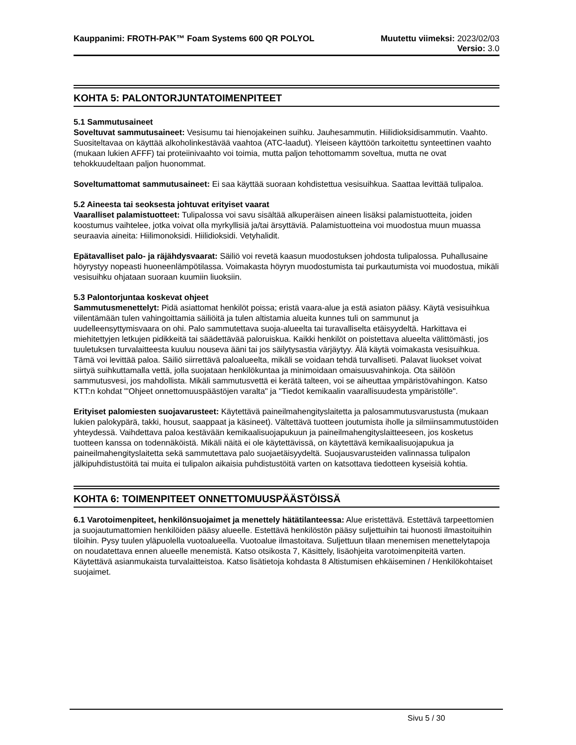Kauppanimi: FROTH-PAK™ Foam Systems 600 QR POLYOL
Muutettu viimeksi: 2023/02/03
Versio: 3.0
KOHTA 5: PALONTORJUNTATOIMENPITEET
5.1 Sammutusaineet
Soveltuvat sammutusaineet: Vesisumu tai hienojakeinen suihku. Jauhesammutin. Hiilidioksidisammutin. Vaahto. Suositeltavaa on käyttää alkoholinkestävää vaahtoa (ATC-laadut). Yleiseen käyttöön tarkoitettu synteettinen vaahto (mukaan lukien AFFF) tai proteiinivaahto voi toimia, mutta paljon tehottomamm soveltua, mutta ne ovat tehokkuudeltaan paljon huonommat.
Soveltumattomat sammutusaineet: Ei saa käyttää suoraan kohdistettua vesisuihkua. Saattaa levittää tulipaloa.
5.2 Aineesta tai seoksesta johtuvat erityiset vaarat
Vaaralliset palamistuotteet: Tulipalossa voi savu sisältää alkuperäisen aineen lisäksi palamistuotteita, joiden koostumus vaihtelee, jotka voivat olla myrkyllisiä ja/tai ärsyttäviä. Palamistuotteina voi muodostua muun muassa seuraavia aineita: Hiilimonoksidi. Hiilidioksidi. Vetyhalidit.
Epätavalliset palo- ja räjähdysvaarat: Säiliö voi revetä kaasun muodostuksen johdosta tulipalossa. Puhallusaine höyrystyy nopeasti huoneenlämpötilassa. Voimakasta höyryn muodostumista tai purkautumista voi muodostua, mikäli vesisuihku ohjataan suoraan kuumiin liuoksiin.
5.3 Palontorjuntaa koskevat ohjeet
Sammutusmenettelyt: Pidä asiattomat henkilöt poissa; eristä vaara-alue ja estä asiaton pääsy. Käytä vesisuihkua viilentämään tulen vahingoittamia säiliöitä ja tulen altistamia alueita kunnes tuli on sammunut ja uudelleensyttymisvaara on ohi. Palo sammutettava suoja-alueelta tai turavalliselta etäisyydeltä. Harkittava ei miehitettyjen letkujen pidikkeitä tai säädettävää paloruiskua. Kaikki henkilöt on poistettava alueelta välittömästi, jos tuuletuksen turvalaitteesta kuuluu nouseva ääni tai jos säilytysastia värjäytyy. Älä käytä voimakasta vesisuihkua. Tämä voi levittää paloa. Säiliö siirrettävä paloalueelta, mikäli se voidaan tehdä turvalliseti. Palavat liuokset voivat siirtyä suihkuttamalla vettä, jolla suojataan henkilökuntaa ja minimoidaan omaisuusvahinkoja. Ota säilöön sammutusvesi, jos mahdollista. Mikäli sammutusvettä ei kerätä talteen, voi se aiheuttaa ympäristövahingon. Katso KTT:n kohdat "'Ohjeet onnettomuuspäästöjen varalta" ja "Tiedot kemikaalin vaarallisuudesta ympäristölle".
Erityiset palomiesten suojavarusteet: Käytettävä paineilmahengityslaitetta ja palosammutusvarustusta (mukaan lukien palokypärä, takki, housut, saappaat ja käsineet). Vältettävä tuotteen joutumista iholle ja silmiinsammutustöiden yhteydessä. Vaihdettava paloa kestävään kemikaalisuojapukuun ja paineilmahengityslaitteeseen, jos kosketus tuotteen kanssa on todennäköistä. Mikäli näitä ei ole käytettävissä, on käytettävä kemikaalisuojapukua ja paineilmahengityslaitetta sekä sammutettava palo suojaetäisyydeltä. Suojausvarusteiden valinnassa tulipalon jälkipuhdistustöitä tai muita ei tulipalon aikaisia puhdistustöitä varten on katsottava tiedotteen kyseisiä kohtia.
KOHTA 6: TOIMENPITEET ONNETTOMUUSPÄÄSTÖISSÄ
6.1 Varotoimenpiteet, henkilönsuojaimet ja menettely hätätilanteessa: Alue eristettävä. Estettävä tarpeettomien ja suojautumattomien henkilöiden pääsy alueelle. Estettävä henkilöstön pääsy suljettuihin tai huonosti ilmastoituihin tiloihin. Pysy tuulen yläpuolella vuotoalueella. Vuotoalue ilmastoitava. Suljettuun tilaan menemisen menettelytapoja on noudatettava ennen alueelle menemistä. Katso otsikosta 7, Käsittely, lisäohjeita varotoimenpiteitä varten. Käytettävä asianmukaista turvalaitteistoa. Katso lisätietoja kohdasta 8 Altistumisen ehkäiseminen / Henkilökohtaiset suojaimet.
Sivu 5 / 30